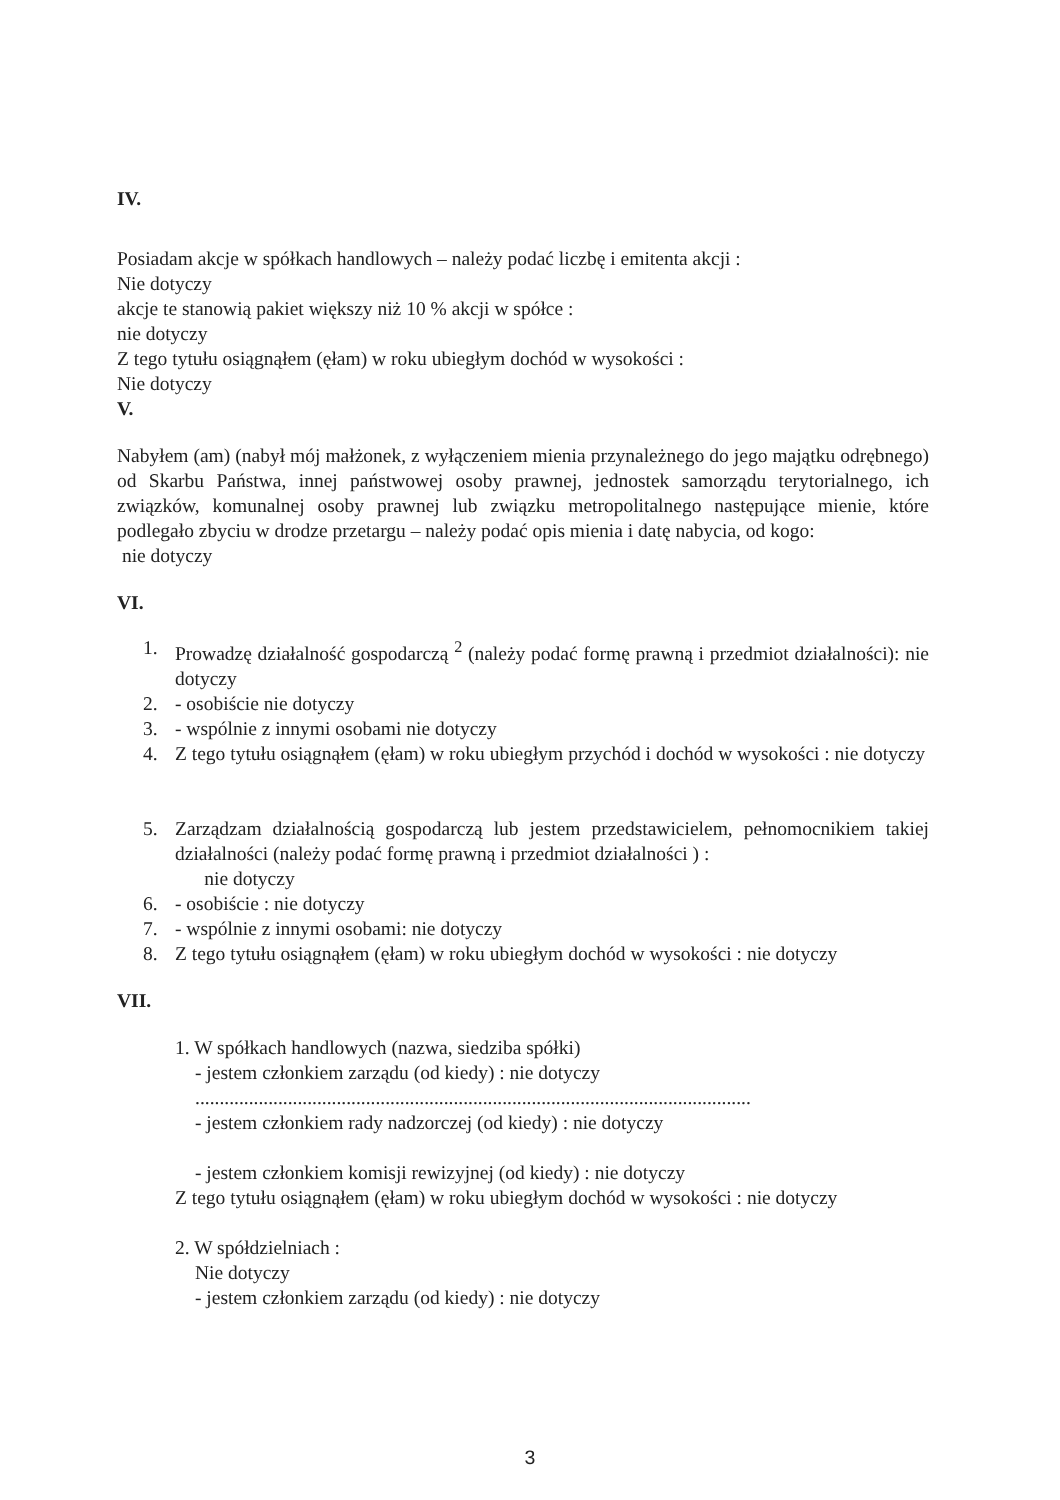IV.
Posiadam akcje w spółkach handlowych – należy podać liczbę i emitenta akcji :
Nie dotyczy
akcje te stanowią pakiet większy niż 10 % akcji w spółce :
nie dotyczy
Z tego tytułu osiągnąłem (ęłam) w roku ubiegłym dochód w wysokości :
Nie dotyczy
V.
Nabyłem (am) (nabył mój małżonek, z wyłączeniem mienia przynależnego do jego majątku odrębnego) od Skarbu Państwa, innej państwowej osoby prawnej, jednostek samorządu terytorialnego, ich związków, komunalnej osoby prawnej lub związku metropolitalnego następujące mienie, które podlegało zbyciu w drodze przetargu – należy podać opis mienia i datę nabycia, od kogo:
nie dotyczy
VI.
1. Prowadzę działalność gospodarczą <sup>2</sup> (należy podać formę prawną i przedmiot działalności): nie dotyczy
2. - osobiście nie dotyczy
3. - wspólnie z innymi osobami nie dotyczy
4. Z tego tytułu osiągnąłem (ęłam) w roku ubiegłym przychód i dochód w wysokości : nie dotyczy
5. Zarządzam działalnością gospodarczą lub jestem przedstawicielem, pełnomocnikiem takiej działalności (należy podać formę prawną i przedmiot działalności ) :
nie dotyczy
6. - osobiście : nie dotyczy
7. - wspólnie z innymi osobami: nie dotyczy
8. Z tego tytułu osiągnąłem (ęłam) w roku ubiegłym dochód w wysokości : nie dotyczy
VII.
1. W spółkach handlowych (nazwa, siedziba spółki)
- jestem członkiem zarządu (od kiedy) : nie dotyczy
..................................................................................................................
- jestem członkiem rady nadzorczej (od kiedy) : nie dotyczy
- jestem członkiem komisji rewizyjnej (od kiedy) : nie dotyczy
Z tego tytułu osiągnąłem (ęłam) w roku ubiegłym dochód w wysokości : nie dotyczy
2. W spółdzielniach :
Nie dotyczy
- jestem członkiem zarządu (od kiedy) : nie dotyczy
3